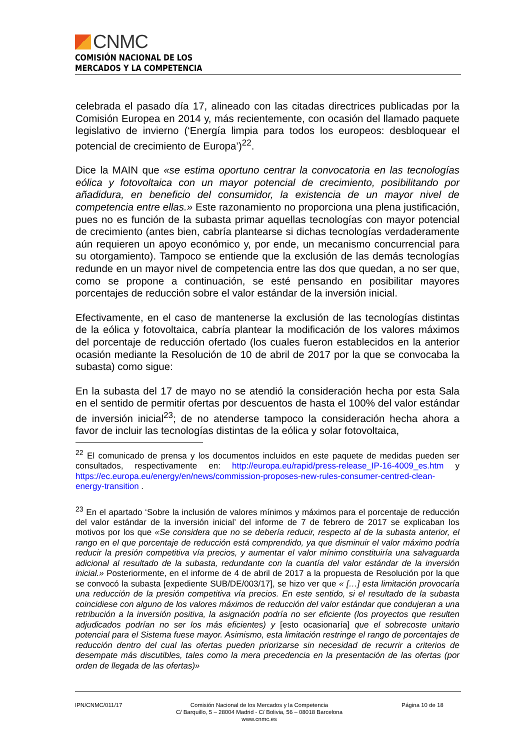CNMC
COMISIÓN NACIONAL DE LOS
MERCADOS Y LA COMPETENCIA
celebrada el pasado día 17, alineado con las citadas directrices publicadas por la Comisión Europea en 2014 y, más recientemente, con ocasión del llamado paquete legislativo de invierno (‘Energía limpia para todos los europeos: desbloquear el potencial de crecimiento de Europa’)<sup>22</sup>.
Dice la MAIN que «se estima oportuno centrar la convocatoria en las tecnologías eólica y fotovoltaica con un mayor potencial de crecimiento, posibilitando por añadidura, en beneficio del consumidor, la existencia de un mayor nivel de competencia entre ellas.» Este razonamiento no proporciona una plena justificación, pues no es función de la subasta primar aquellas tecnologías con mayor potencial de crecimiento (antes bien, cabría plantearse si dichas tecnologías verdaderamente aún requieren un apoyo económico y, por ende, un mecanismo concurrencial para su otorgamiento). Tampoco se entiende que la exclusión de las demás tecnologías redunde en un mayor nivel de competencia entre las dos que quedan, a no ser que, como se propone a continuación, se esté pensando en posibilitar mayores porcentajes de reducción sobre el valor estándar de la inversión inicial.
Efectivamente, en el caso de mantenerse la exclusión de las tecnologías distintas de la eólica y fotovoltaica, cabría plantear la modificación de los valores máximos del porcentaje de reducción ofertado (los cuales fueron establecidos en la anterior ocasión mediante la Resolución de 10 de abril de 2017 por la que se convocaba la subasta) como sigue:
En la subasta del 17 de mayo no se atendió la consideración hecha por esta Sala en el sentido de permitir ofertas por descuentos de hasta el 100% del valor estándar de inversión inicial<sup>23</sup>; de no atenderse tampoco la consideración hecha ahora a favor de incluir las tecnologías distintas de la eólica y solar fotovoltaica,
<sup>22</sup> El comunicado de prensa y los documentos incluidos en este paquete de medidas pueden ser consultados, respectivamente en: http://europa.eu/rapid/press-release_IP-16-4009_es.htm y https://ec.europa.eu/energy/en/news/commission-proposes-new-rules-consumer-centred-clean-energy-transition .
<sup>23</sup> En el apartado ‘Sobre la inclusión de valores mínimos y máximos para el porcentaje de reducción del valor estándar de la inversión inicial’ del informe de 7 de febrero de 2017 se explicaban los motivos por los que «Se considera que no se debería reducir, respecto al de la subasta anterior, el rango en el que porcentaje de reducción está comprendido, ya que disminuir el valor máximo podría reducir la presión competitiva vía precios, y aumentar el valor mínimo constituiría una salvaguarda adicional al resultado de la subasta, redundante con la cuantía del valor estándar de la inversión inicial.» Posteriormente, en el informe de 4 de abril de 2017 a la propuesta de Resolución por la que se convocó la subasta [expediente SUB/DE/003/17], se hizo ver que « […] esta limitación provocaría una reducción de la presión competitiva vía precios. En este sentido, si el resultado de la subasta coincidiese con alguno de los valores máximos de reducción del valor estándar que condujeran a una retribución a la inversión positiva, la asignación podría no ser eficiente (los proyectos que resulten adjudicados podrían no ser los más eficientes) y [esto ocasionaría] que el sobrecoste unitario potencial para el Sistema fuese mayor. Asimismo, esta limitación restringe el rango de porcentajes de reducción dentro del cual las ofertas pueden priorizarse sin necesidad de recurrir a criterios de desempate más discutibles, tales como la mera precedencia en la presentación de las ofertas (por orden de llegada de las ofertas)»
IPN/CNMC/011/17 Comisión Nacional de los Mercados y la Competencia
C/ Barquillo, 5 – 28004 Madrid - C/ Bolivia, 56 – 08018 Barcelona
www.cnmc.es
Página 10 de 18